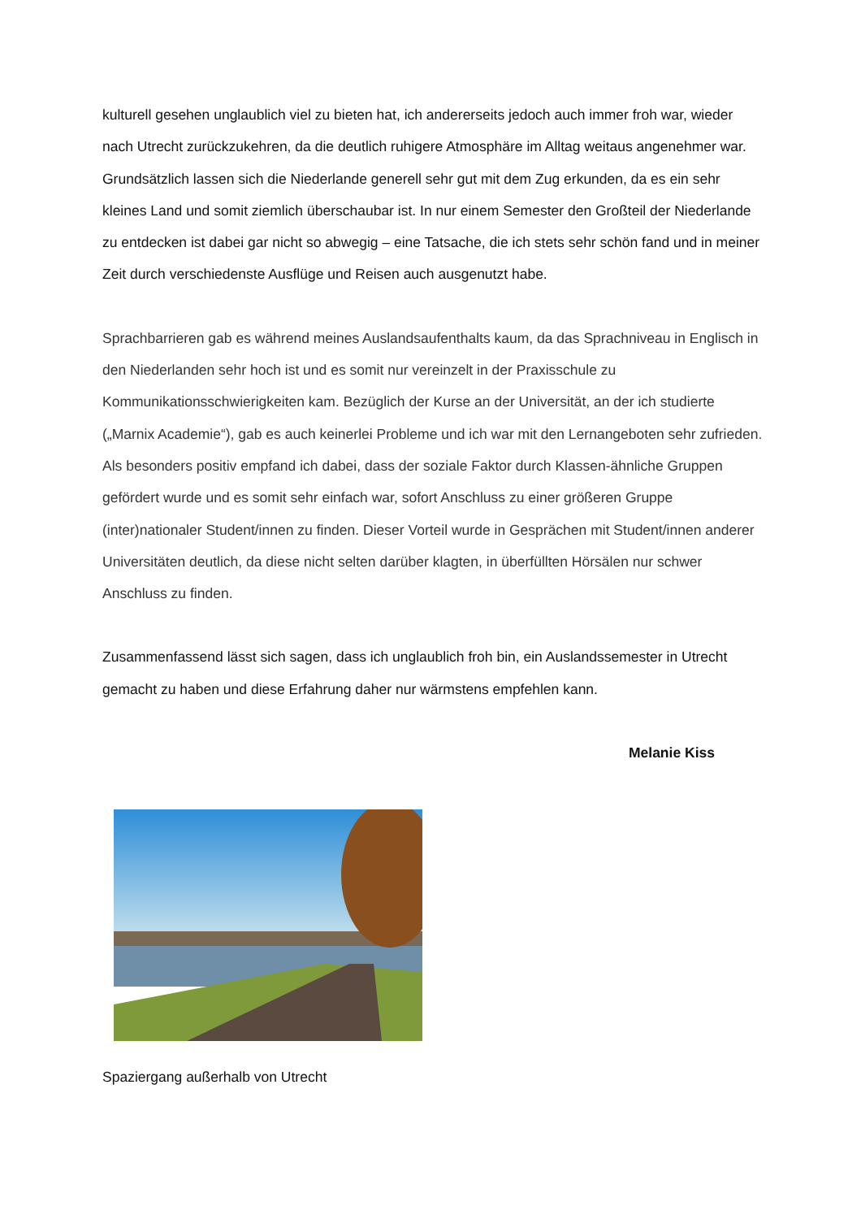kulturell gesehen unglaublich viel zu bieten hat, ich andererseits jedoch auch immer froh war, wieder nach Utrecht zurückzukehren, da die deutlich ruhigere Atmosphäre im Alltag weitaus angenehmer war.
Grundsätzlich lassen sich die Niederlande generell sehr gut mit dem Zug erkunden, da es ein sehr kleines Land und somit ziemlich überschaubar ist. In nur einem Semester den Großteil der Niederlande zu entdecken ist dabei gar nicht so abwegig – eine Tatsache, die ich stets sehr schön fand und in meiner Zeit durch verschiedenste Ausflüge und Reisen auch ausgenutzt habe.
Sprachbarrieren gab es während meines Auslandsaufenthalts kaum, da das Sprachniveau in Englisch in den Niederlanden sehr hoch ist und es somit nur vereinzelt in der Praxisschule zu Kommunikationsschwierigkeiten kam. Bezüglich der Kurse an der Universität, an der ich studierte („Marnix Academie“), gab es auch keinerlei Probleme und ich war mit den Lernangeboten sehr zufrieden. Als besonders positiv empfand ich dabei, dass der soziale Faktor durch Klassen-ähnliche Gruppen gefördert wurde und es somit sehr einfach war, sofort Anschluss zu einer größeren Gruppe (inter)nationaler Student/innen zu finden. Dieser Vorteil wurde in Gesprächen mit Student/innen anderer Universitäten deutlich, da diese nicht selten darüber klagten, in überfüllten Hörsälen nur schwer Anschluss zu finden.
Zusammenfassend lässt sich sagen, dass ich unglaublich froh bin, ein Auslandssemester in Utrecht gemacht zu haben und diese Erfahrung daher nur wärmstens empfehlen kann.
Melanie Kiss
Spaziergang außerhalb von Utrecht